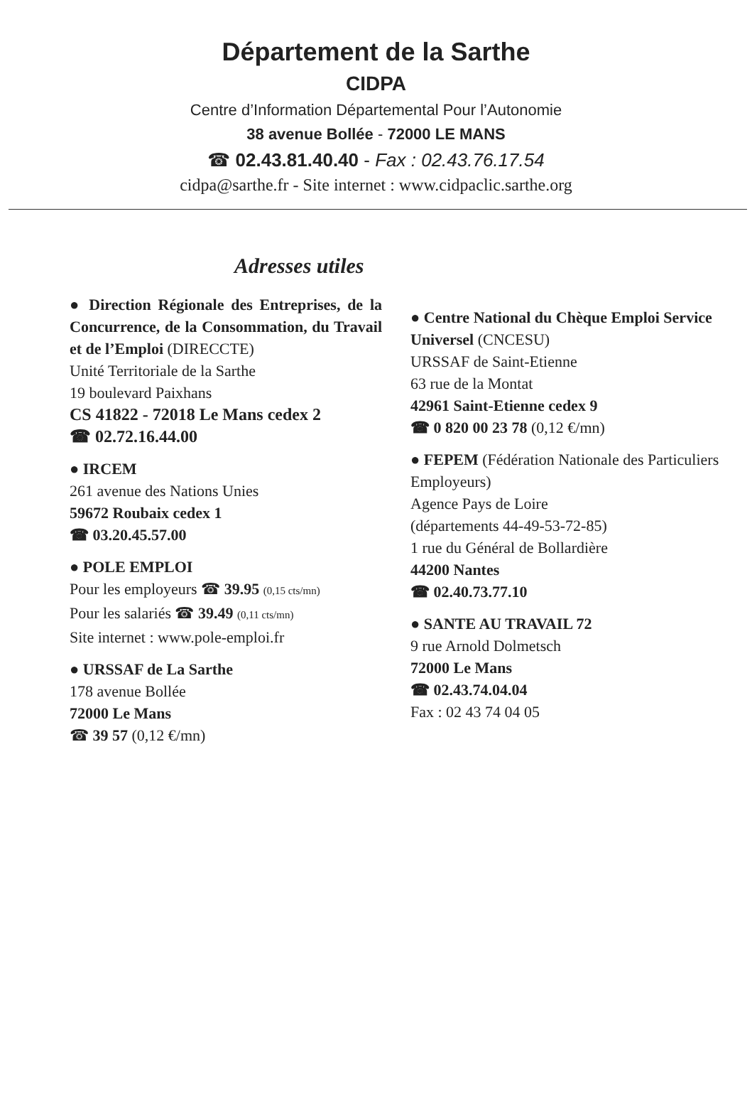Département de la Sarthe
CIDPA
Centre d’Information Départemental Pour l’Autonomie
38 avenue Bollée - 72000 LE MANS
☎ 02.43.81.40.40 - Fax : 02.43.76.17.54
cidpa@sarthe.fr - Site internet : www.cidpaclic.sarthe.org
Adresses utiles
● Direction Régionale des Entreprises, de la Concurrence, de la Consommation, du Travail et de l’Emploi (DIRECCTE)
Unité Territoriale de la Sarthe
19 boulevard Paixhans
CS 41822 - 72018 Le Mans cedex 2
☎ 02.72.16.44.00
● IRCEM
261 avenue des Nations Unies
59672 Roubaix cedex 1
☎ 03.20.45.57.00
● POLE EMPLOI
Pour les employeurs ☎ 39.95 (0,15 cts/mn)
Pour les salariés ☎ 39.49 (0,11 cts/mn)
Site internet : www.pole-emploi.fr
● URSSAF de La Sarthe
178 avenue Bollée
72000 Le Mans
☎ 39 57 (0,12 €/mn)
● Centre National du Chèque Emploi Service Universel (CNCESU)
URSSAF de Saint-Etienne
63 rue de la Montat
42961 Saint-Etienne cedex 9
☎ 0 820 00 23 78 (0,12 €/mn)
● FEPEM (Fédération Nationale des Particuliers Employeurs)
Agence Pays de Loire
(départements 44-49-53-72-85)
1 rue du Général de Bollardière
44200 Nantes
☎ 02.40.73.77.10
● SANTE AU TRAVAIL 72
9 rue Arnold Dolmetsch
72000 Le Mans
☎ 02.43.74.04.04
Fax : 02 43 74 04 05